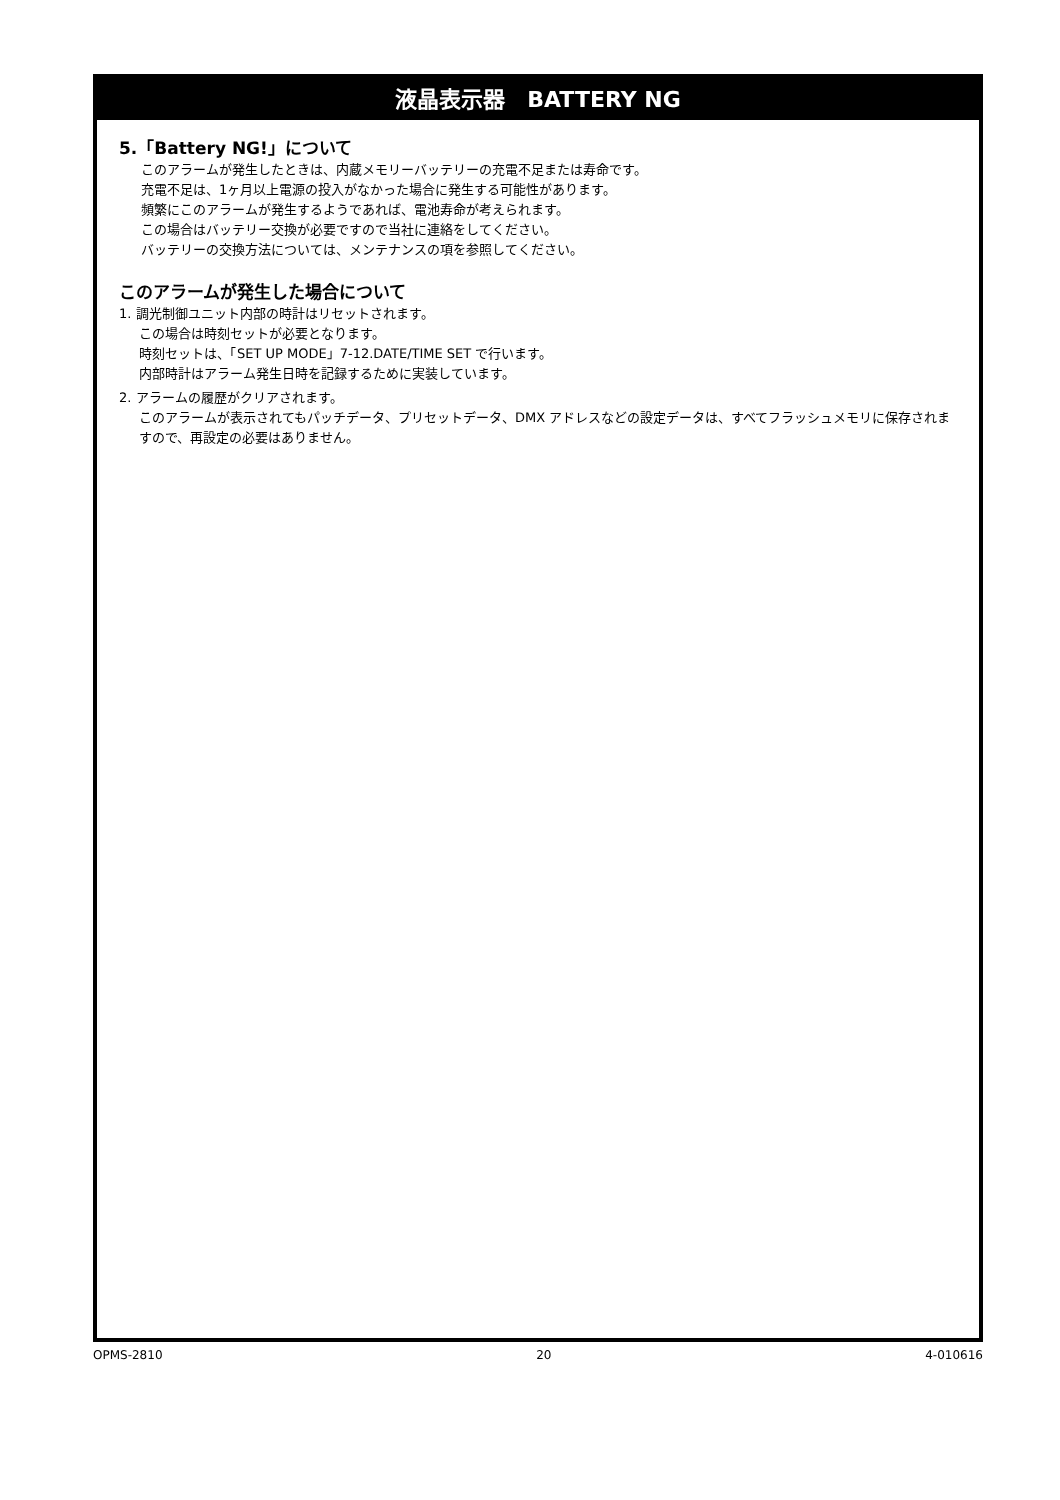液晶表示器　BATTERY NG
5.「Battery NG!」について
このアラームが発生したときは、内蔵メモリーバッテリーの充電不足または寿命です。
充電不足は、1ヶ月以上電源の投入がなかった場合に発生する可能性があります。
頻繁にこのアラームが発生するようであれば、電池寿命が考えられます。
この場合はバッテリー交換が必要ですので当社に連絡をしてください。
バッテリーの交換方法については、メンテナンスの項を参照してください。
このアラームが発生した場合について
1. 調光制御ユニット内部の時計はリセットされます。
この場合は時刻セットが必要となります。
時刻セットは、「SET UP MODE」7-12.DATE/TIME SET で行います。
内部時計はアラーム発生日時を記録するために実装しています。
2. アラームの履歴がクリアされます。
このアラームが表示されてもパッチデータ、プリセットデータ、DMX アドレスなどの設定データは、すべてフラッシュメモリに保存されますので、再設定の必要はありません。
OPMS-2810 20 4-010616